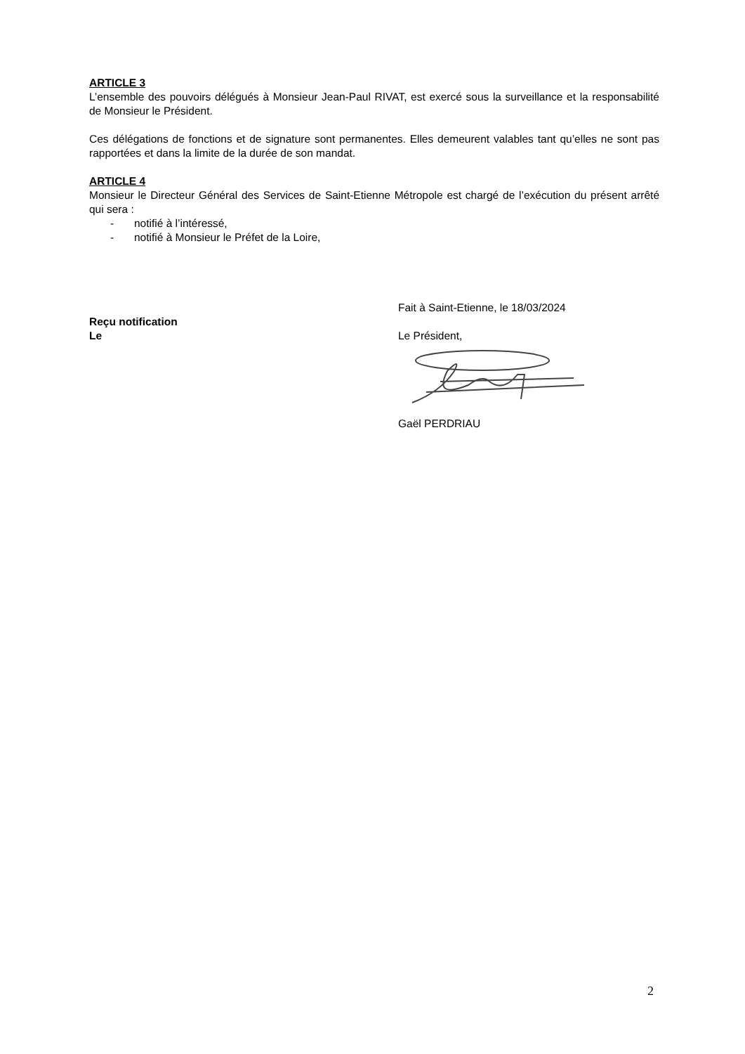ARTICLE 3
L’ensemble des pouvoirs délégués à Monsieur Jean-Paul RIVAT, est exercé sous la surveillance et la responsabilité de Monsieur le Président.
Ces délégations de fonctions et de signature sont permanentes. Elles demeurent valables tant qu’elles ne sont pas rapportées et dans la limite de la durée de son mandat.
ARTICLE 4
Monsieur le Directeur Général des Services de Saint-Etienne Métropole est chargé de l’exécution du présent arrêté qui sera :
- notifié à l’intéressé,
- notifié à Monsieur le Préfet de la Loire,
Reçu notification
Le
Fait à Saint-Etienne, le 18/03/2024
Le Président,
Gaël PERDRIAU
2